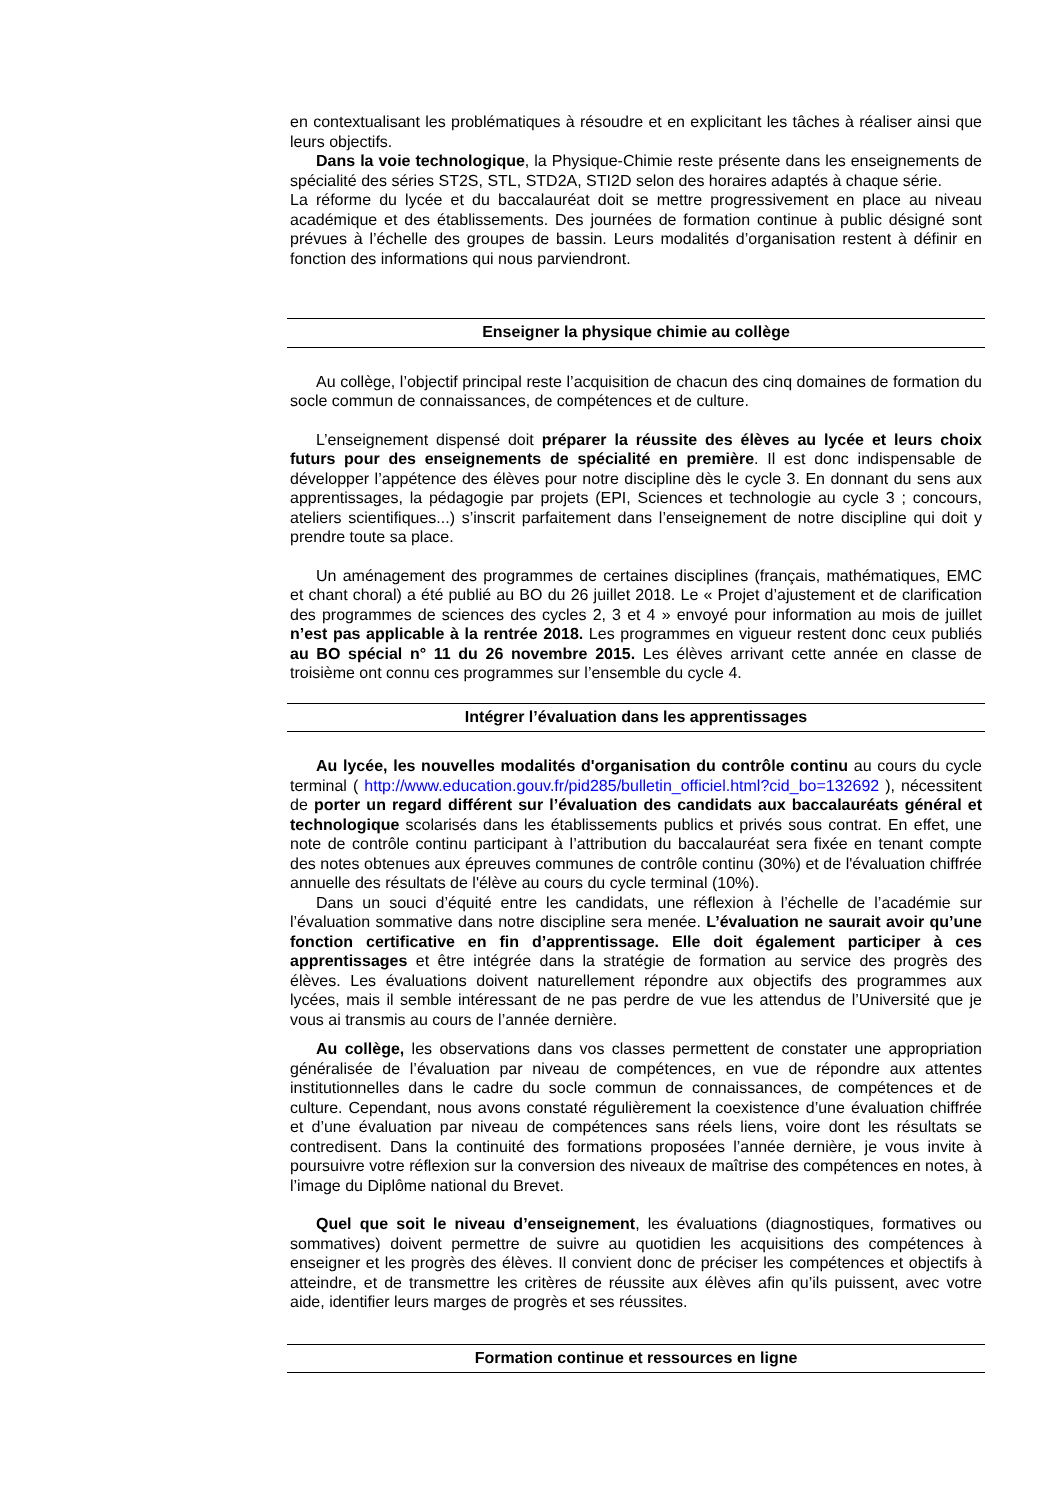en contextualisant les problématiques à résoudre et en explicitant les tâches à réaliser ainsi que leurs objectifs.
Dans la voie technologique, la Physique-Chimie reste présente dans les enseignements de spécialité des séries ST2S, STL, STD2A, STI2D selon des horaires adaptés à chaque série.
La réforme du lycée et du baccalauréat doit se mettre progressivement en place au niveau académique et des établissements. Des journées de formation continue à public désigné sont prévues à l’échelle des groupes de bassin. Leurs modalités d’organisation restent à définir en fonction des informations qui nous parviendront.
Enseigner la physique chimie au collège
Au collège, l’objectif principal reste l’acquisition de chacun des cinq domaines de formation du socle commun de connaissances, de compétences et de culture.
L’enseignement dispensé doit préparer la réussite des élèves au lycée et leurs choix futurs pour des enseignements de spécialité en première. Il est donc indispensable de développer l’appétence des élèves pour notre discipline dès le cycle 3. En donnant du sens aux apprentissages, la pédagogie par projets (EPI, Sciences et technologie au cycle 3 ; concours, ateliers scientifiques...) s’inscrit parfaitement dans l’enseignement de notre discipline qui doit y prendre toute sa place.
Un aménagement des programmes de certaines disciplines (français, mathématiques, EMC et chant choral) a été publié au BO du 26 juillet 2018. Le « Projet d’ajustement et de clarification des programmes de sciences des cycles 2, 3 et 4 » envoyé pour information au mois de juillet n’est pas applicable à la rentrée 2018. Les programmes en vigueur restent donc ceux publiés au BO spécial n° 11 du 26 novembre 2015. Les élèves arrivant cette année en classe de troisième ont connu ces programmes sur l’ensemble du cycle 4.
Intégrer l’évaluation dans les apprentissages
Au lycée, les nouvelles modalités d'organisation du contrôle continu au cours du cycle terminal ( http://www.education.gouv.fr/pid285/bulletin_officiel.html?cid_bo=132692 ), nécessitent de porter un regard différent sur l’évaluation des candidats aux baccalauréats général et technologique scolarisés dans les établissements publics et privés sous contrat. En effet, une note de contrôle continu participant à l’attribution du baccalauréat sera fixée en tenant compte des notes obtenues aux épreuves communes de contrôle continu (30%) et de l'évaluation chiffrée annuelle des résultats de l'élève au cours du cycle terminal (10%).
Dans un souci d’équité entre les candidats, une réflexion à l’échelle de l’académie sur l’évaluation sommative dans notre discipline sera menée. L’évaluation ne saurait avoir qu’une fonction certificative en fin d’apprentissage. Elle doit également participer à ces apprentissages et être intégrée dans la stratégie de formation au service des progrès des élèves. Les évaluations doivent naturellement répondre aux objectifs des programmes aux lycées, mais il semble intéressant de ne pas perdre de vue les attendus de l’Université que je vous ai transmis au cours de l’année dernière.
Au collège, les observations dans vos classes permettent de constater une appropriation généralisée de l’évaluation par niveau de compétences, en vue de répondre aux attentes institutionnelles dans le cadre du socle commun de connaissances, de compétences et de culture. Cependant, nous avons constaté régulièrement la coexistence d’une évaluation chiffrée et d’une évaluation par niveau de compétences sans réels liens, voire dont les résultats se contredisent. Dans la continuité des formations proposées l’année dernière, je vous invite à poursuivre votre réflexion sur la conversion des niveaux de maîtrise des compétences en notes, à l’image du Diplôme national du Brevet.
Quel que soit le niveau d’enseignement, les évaluations (diagnostiques, formatives ou sommatives) doivent permettre de suivre au quotidien les acquisitions des compétences à enseigner et les progrès des élèves. Il convient donc de préciser les compétences et objectifs à atteindre, et de transmettre les critères de réussite aux élèves afin qu’ils puissent, avec votre aide, identifier leurs marges de progrès et ses réussites.
Formation continue et ressources en ligne